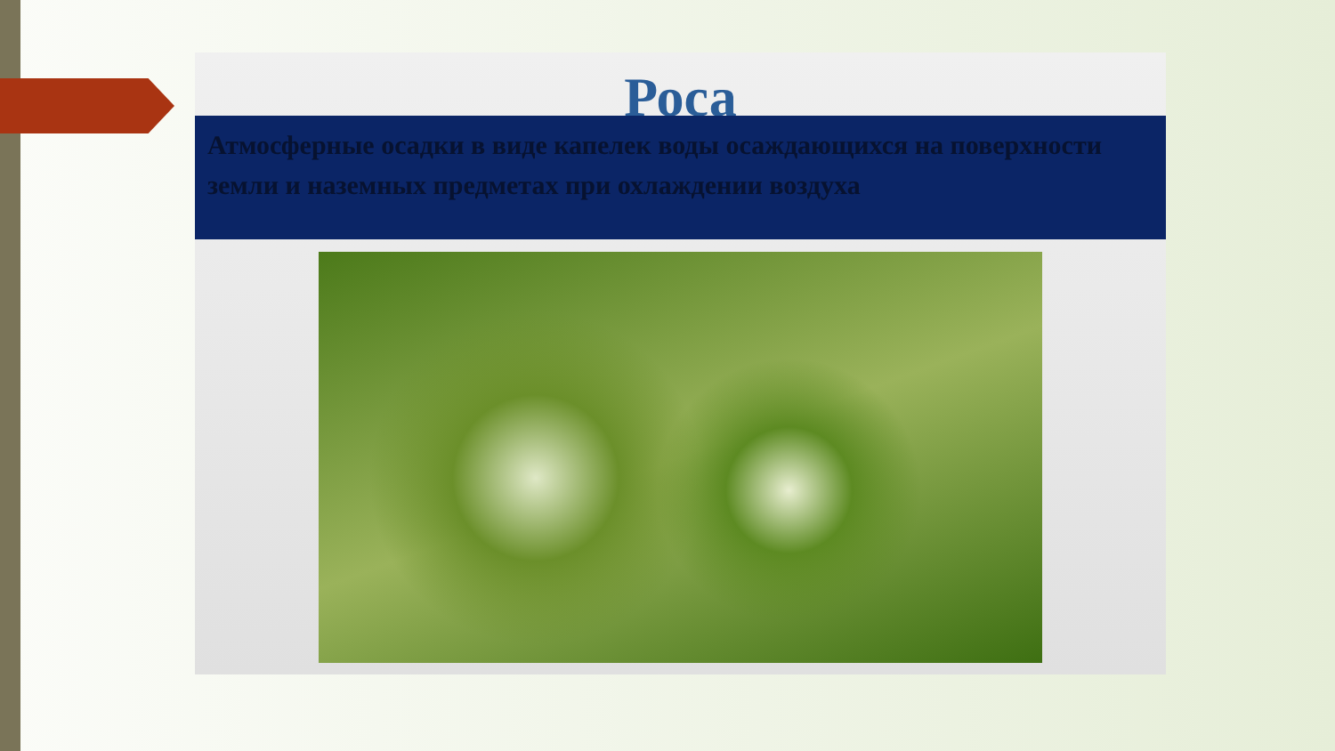Роса
Атмосферные осадки в виде капелек воды осаждающихся на поверхности земли и наземных предметах при охлаждении воздуха